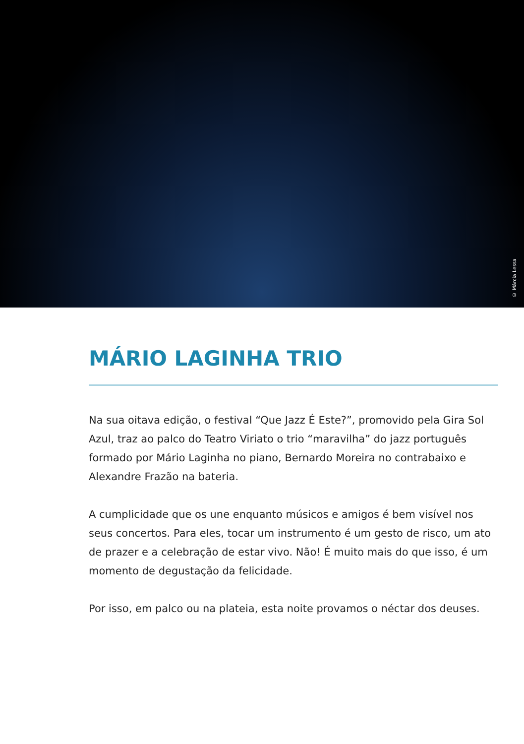© Márcia Lessa
MÁRIO LAGINHA TRIO
Na sua oitava edição, o festival “Que Jazz É Este?”, promovido pela Gira Sol Azul, traz ao palco do Teatro Viriato o trio “maravilha” do jazz português formado por Mário Laginha no piano, Bernardo Moreira no contrabaixo e Alexandre Frazão na bateria.
A cumplicidade que os une enquanto músicos e amigos é bem visível nos seus concertos. Para eles, tocar um instrumento é um gesto de risco, um ato de prazer e a celebração de estar vivo. Não! É muito mais do que isso, é um momento de degustação da felicidade.
Por isso, em palco ou na plateia, esta noite provamos o néctar dos deuses.